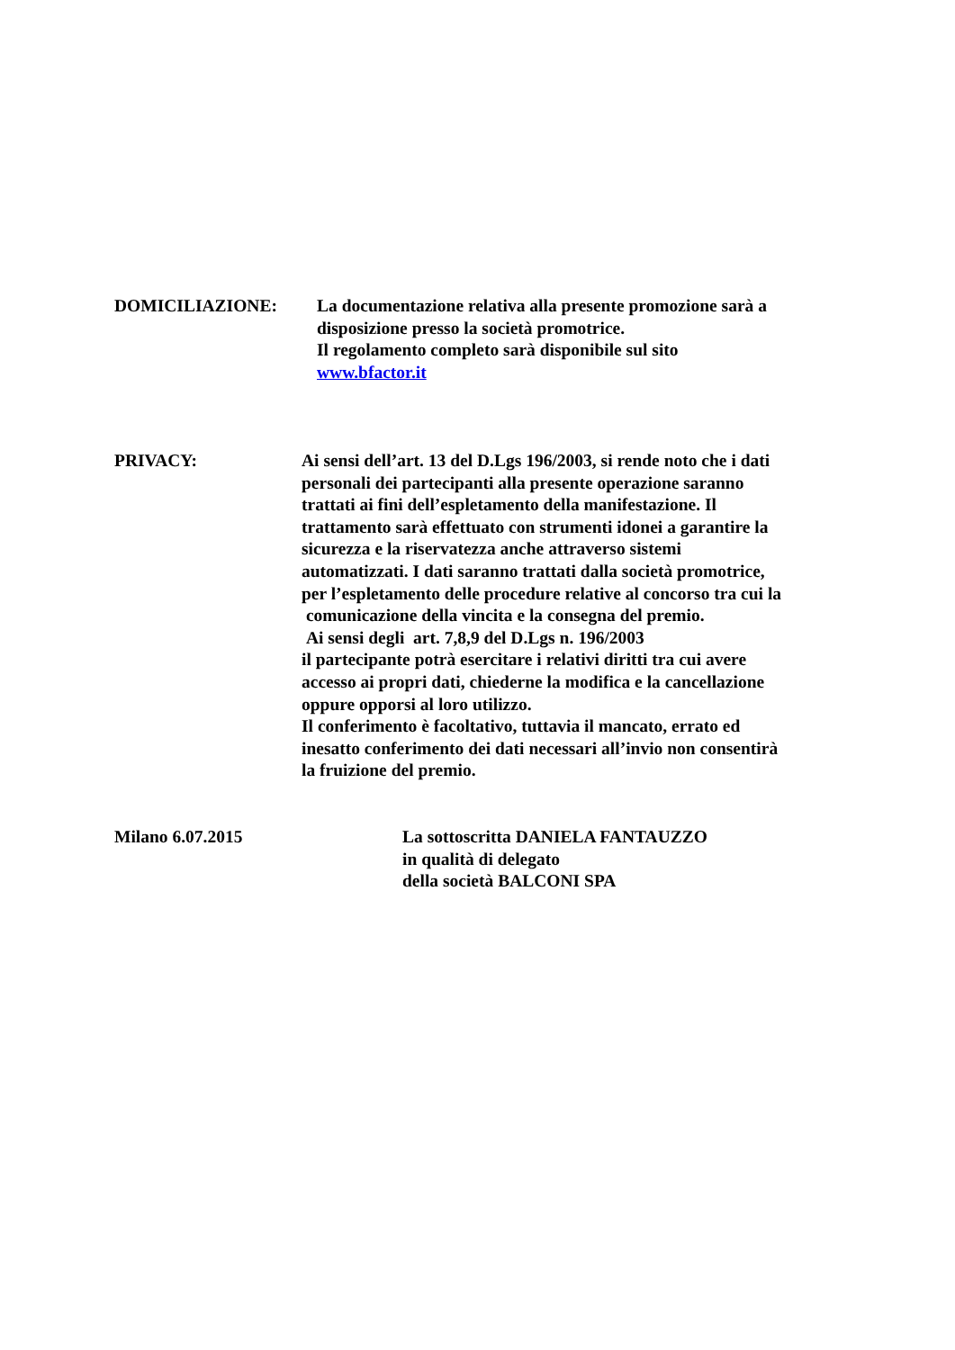DOMICILIAZIONE: La documentazione relativa alla presente promozione sarà a
disposizione presso la società promotrice.
Il regolamento completo sarà disponibile sul sito
www.bfactor.it
PRIVACY: Ai sensi dell’art. 13 del D.Lgs 196/2003, si rende noto che i dati
personali dei partecipanti alla presente operazione saranno
trattati ai fini dell’espletamento della manifestazione. Il
trattamento sarà effettuato con strumenti idonei a garantire la
sicurezza e la riservatezza anche attraverso sistemi
automatizzati. I dati saranno trattati dalla società promotrice,
per l’espletamento delle procedure relative al concorso tra cui la
comunicazione della vincita e la consegna del premio.
Ai sensi degli art. 7,8,9 del D.Lgs n. 196/2003
il partecipante potrà esercitare i relativi diritti tra cui avere
accesso ai propri dati, chiederne la modifica e la cancellazione
oppure opporsi al loro utilizzo.
Il conferimento è facoltativo, tuttavia il mancato, errato ed
inesatto conferimento dei dati necessari all’invio non consentirà
la fruizione del premio.
Milano 6.07.2015 La sottoscritta DANIELA FANTAUZZO
in qualità di delegato
della società BALCONI SPA